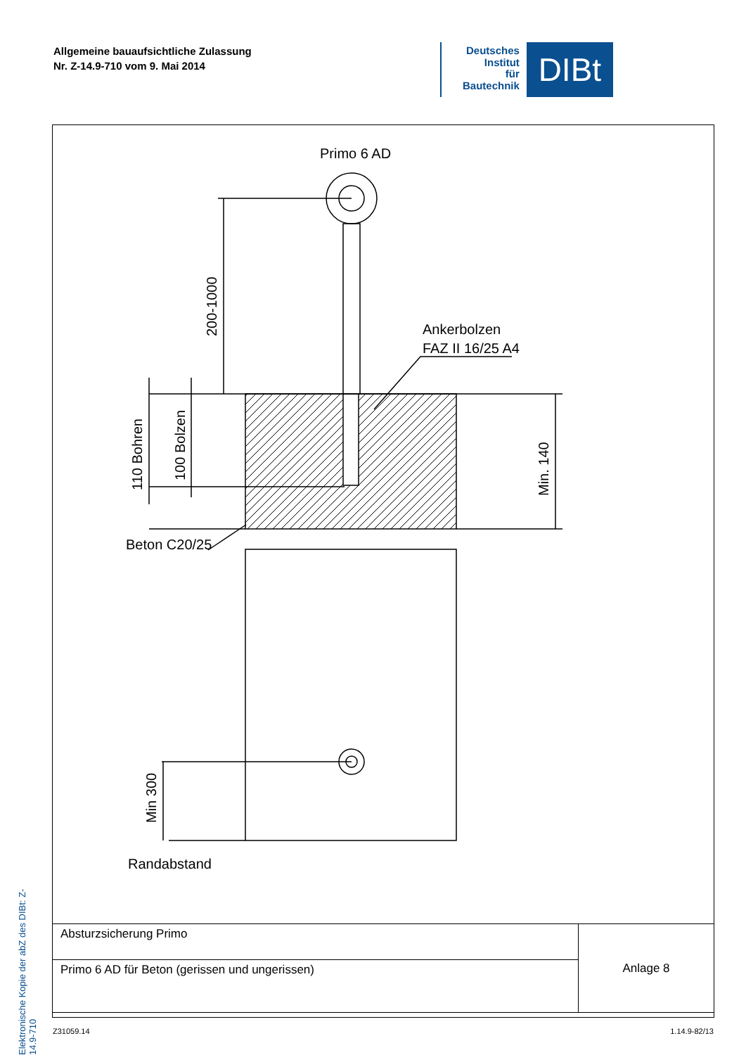Allgemeine bauaufsichtliche Zulassung
Nr. Z-14.9-710 vom 9. Mai 2014
Deutsches
Institut
für
Bautechnik
DIBt
Elektronische Kopie der abZ des DIBt: Z-14.9-710
Primo 6 AD
Ankerbolzen
FAZ II 16/25 A4
Beton C20/25
Randabstand
200-1000
110 Bohren
100 Bolzen
Min. 140
Min 300
| Absturzsicherung Primo | Anlage 8 |
| Primo 6 AD für Beton (gerissen und ungerissen) | |
Z31059.14 1.14.9-82/13